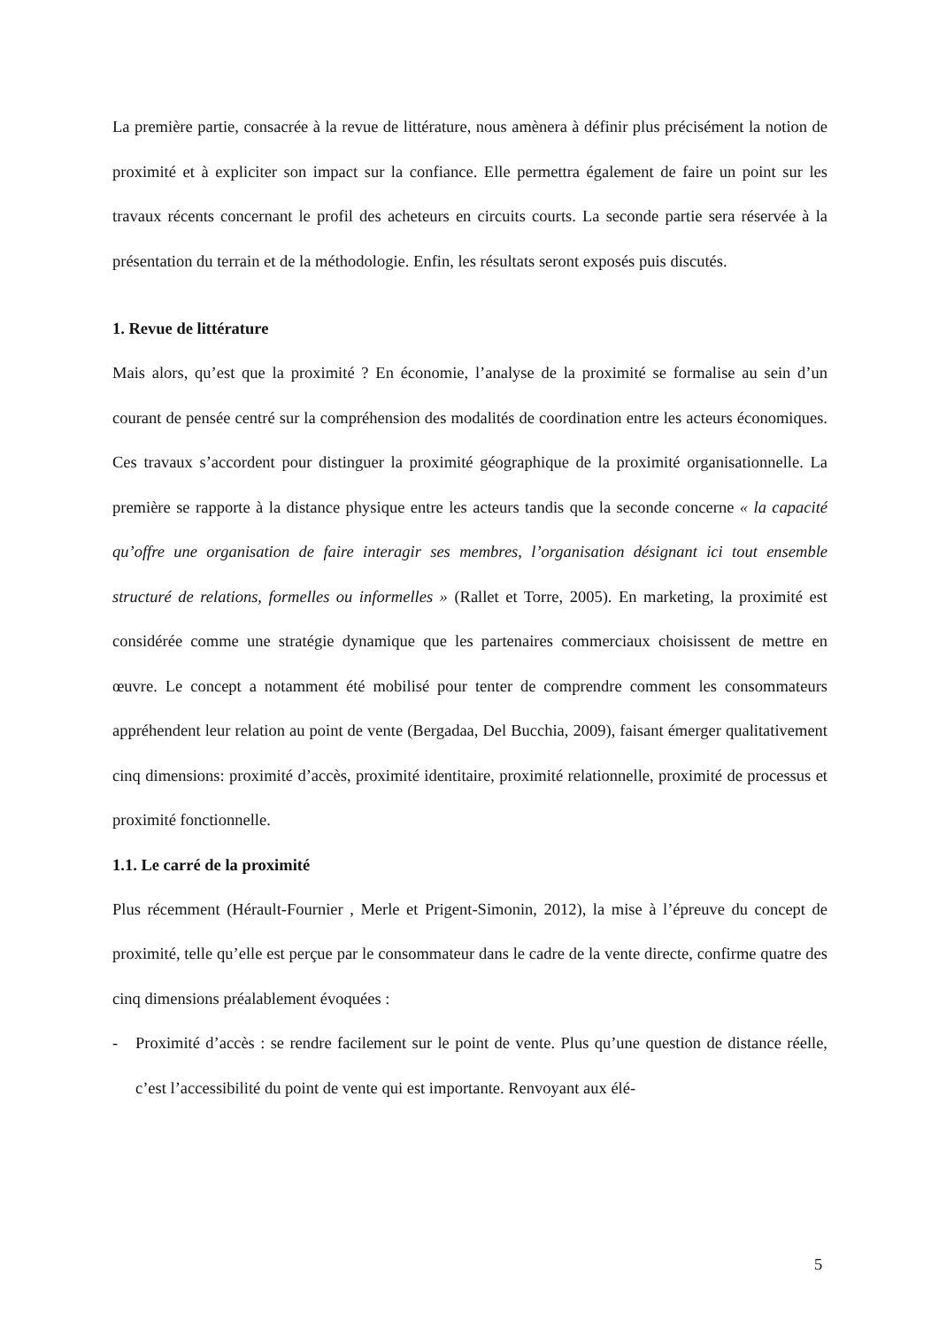La première partie, consacrée à la revue de littérature, nous amènera à définir plus précisément la notion de proximité et à expliciter son impact sur la confiance. Elle permettra également de faire un point sur les travaux récents concernant le profil des acheteurs en circuits courts. La seconde partie sera réservée à la présentation du terrain et de la méthodologie. Enfin, les résultats seront exposés puis discutés.
1. Revue de littérature
Mais alors, qu’est que la proximité ? En économie, l’analyse de la proximité se formalise au sein d’un courant de pensée centré sur la compréhension des modalités de coordination entre les acteurs économiques. Ces travaux s’accordent pour distinguer la proximité géographique de la proximité organisationnelle. La première se rapporte à la distance physique entre les acteurs tandis que la seconde concerne « la capacité qu’offre une organisation de faire interagir ses membres, l’organisation désignant ici tout ensemble structuré de relations, formelles ou informelles » (Rallet et Torre, 2005). En marketing, la proximité est considérée comme une stratégie dynamique que les partenaires commerciaux choisissent de mettre en œuvre. Le concept a notamment été mobilisé pour tenter de comprendre comment les consommateurs appréhendent leur relation au point de vente (Bergadaa, Del Bucchia, 2009), faisant émerger qualitativement cinq dimensions: proximité d’accès, proximité identitaire, proximité relationnelle, proximité de processus et proximité fonctionnelle.
1.1. Le carré de la proximité
Plus récemment (Hérault-Fournier , Merle et Prigent-Simonin, 2012), la mise à l’épreuve du concept de proximité, telle qu’elle est perçue par le consommateur dans le cadre de la vente directe, confirme quatre des cinq dimensions préalablement évoquées :
- Proximité d’accès : se rendre facilement sur le point de vente. Plus qu’une question de distance réelle, c’est l’accessibilité du point de vente qui est importante. Renvoyant aux élé-
5